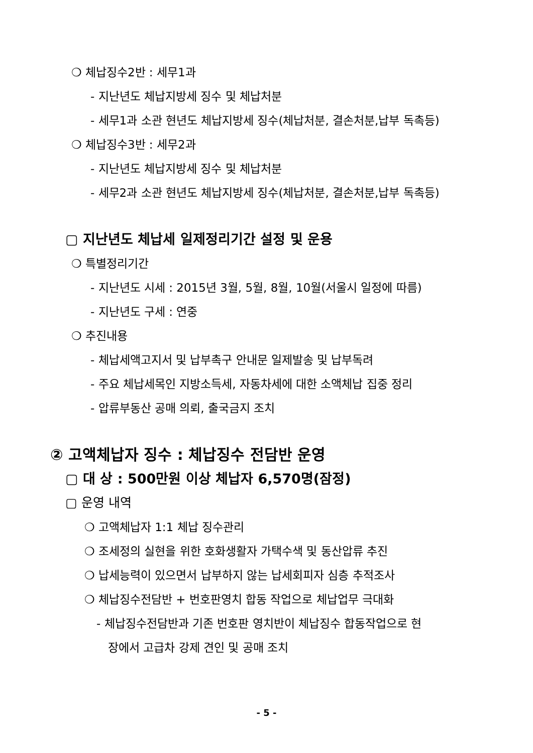❍ 체납징수2반 : 세무1과
- 지난년도 체납지방세 징수 및 체납처분
- 세무1과 소관 현년도 체납지방세 징수(체납처분, 결손처분,납부 독촉등)
❍ 체납징수3반 : 세무2과
- 지난년도 체납지방세 징수 및 체납처분
- 세무2과 소관 현년도 체납지방세 징수(체납처분, 결손처분,납부 독촉등)
▢ 지난년도 체납세 일제정리기간 설정 및 운용
❍ 특별정리기간
- 지난년도 시세 : 2015년 3월, 5월, 8월, 10월(서울시 일정에 따름)
- 지난년도 구세 : 연중
❍ 추진내용
- 체납세액고지서 및 납부촉구 안내문 일제발송 및 납부독려
- 주요 체납세목인 지방소득세, 자동차세에 대한 소액체납 집중 정리
- 압류부동산 공매 의뢰, 출국금지 조치
② 고액체납자 징수 : 체납징수 전담반 운영
▢ 대 상 : 500만원 이상 체납자 6,570명(잠정)
▢ 운영 내역
❍ 고액체납자 1:1 체납 징수관리
❍ 조세정의 실현을 위한 호화생활자 가택수색 및 동산압류 추진
❍ 납세능력이 있으면서 납부하지 않는 납세회피자 심층 추적조사
❍ 체납징수전담반 + 번호판영치 합동 작업으로 체납업무 극대화
- 체납징수전담반과 기존 번호판 영치반이 체납징수 합동작업으로 현
장에서 고급차 강제 견인 및 공매 조치
- 5 -